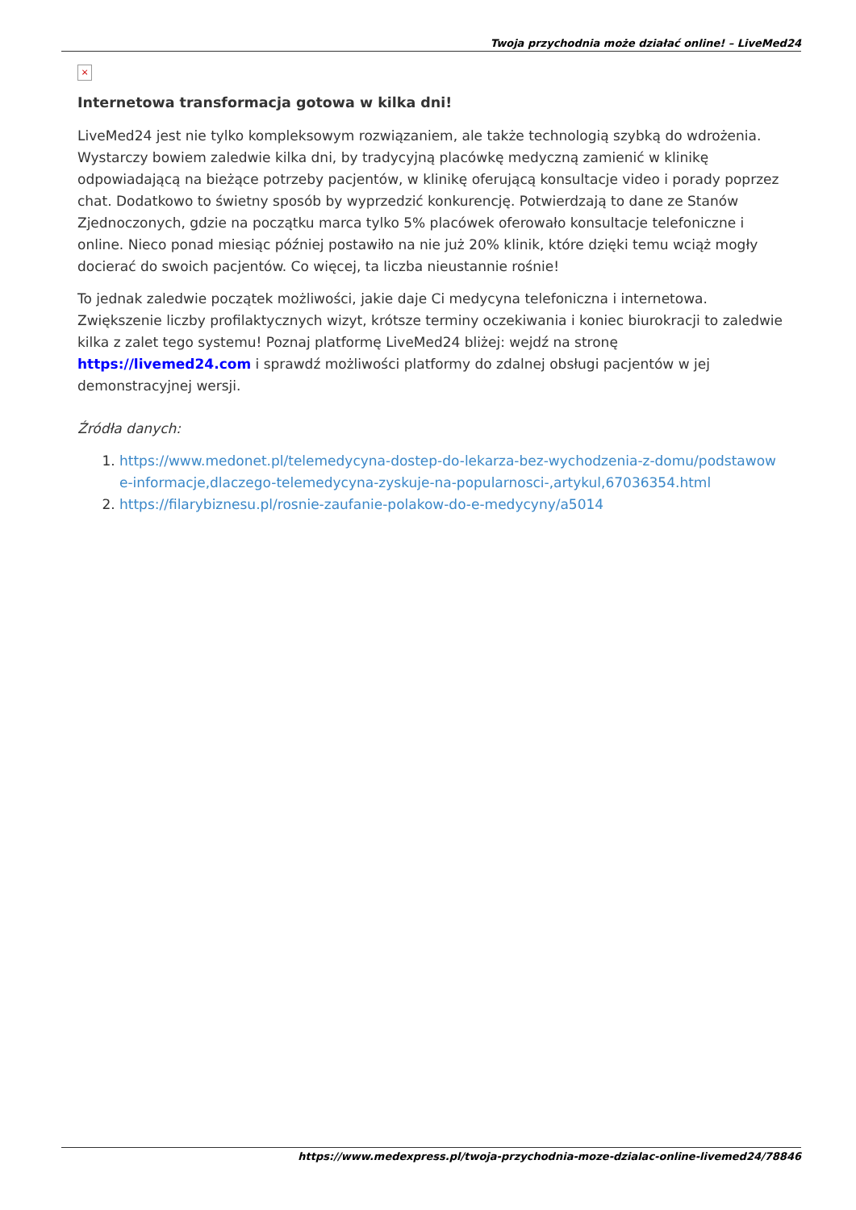Twoja przychodnia może działać online! – LiveMed24
×
Internetowa transformacja gotowa w kilka dni!
LiveMed24 jest nie tylko kompleksowym rozwiązaniem, ale także technologią szybką do wdrożenia. Wystarczy bowiem zaledwie kilka dni, by tradycyjną placówkę medyczną zamienić w klinikę odpowiadającą na bieżące potrzeby pacjentów, w klinikę oferującą konsultacje video i porady poprzez chat. Dodatkowo to świetny sposób by wyprzedzić konkurencję. Potwierdzają to dane ze Stanów Zjednoczonych, gdzie na początku marca tylko 5% placówek oferowało konsultacje telefoniczne i online. Nieco ponad miesiąc później postawiło na nie już 20% klinik, które dzięki temu wciąż mogły docierać do swoich pacjentów. Co więcej, ta liczba nieustannie rośnie!
To jednak zaledwie początek możliwości, jakie daje Ci medycyna telefoniczna i internetowa. Zwiększenie liczby profilaktycznych wizyt, krótsze terminy oczekiwania i koniec biurokracji to zaledwie kilka z zalet tego systemu! Poznaj platformę LiveMed24 bliżej: wejdź na stronę https://livemed24.com i sprawdź możliwości platformy do zdalnej obsługi pacjentów w jej demonstracyjnej wersji.
Źródła danych:
1. https://www.medonet.pl/telemedycyna-dostep-do-lekarza-bez-wychodzenia-z-domu/podstawowe-informacje,dlaczego-telemedycyna-zyskuje-na-popularnosci-,artykul,67036354.html
2. https://filarybiznesu.pl/rosnie-zaufanie-polakow-do-e-medycyny/a5014
https://www.medexpress.pl/twoja-przychodnia-moze-dzialac-online-livemed24/78846